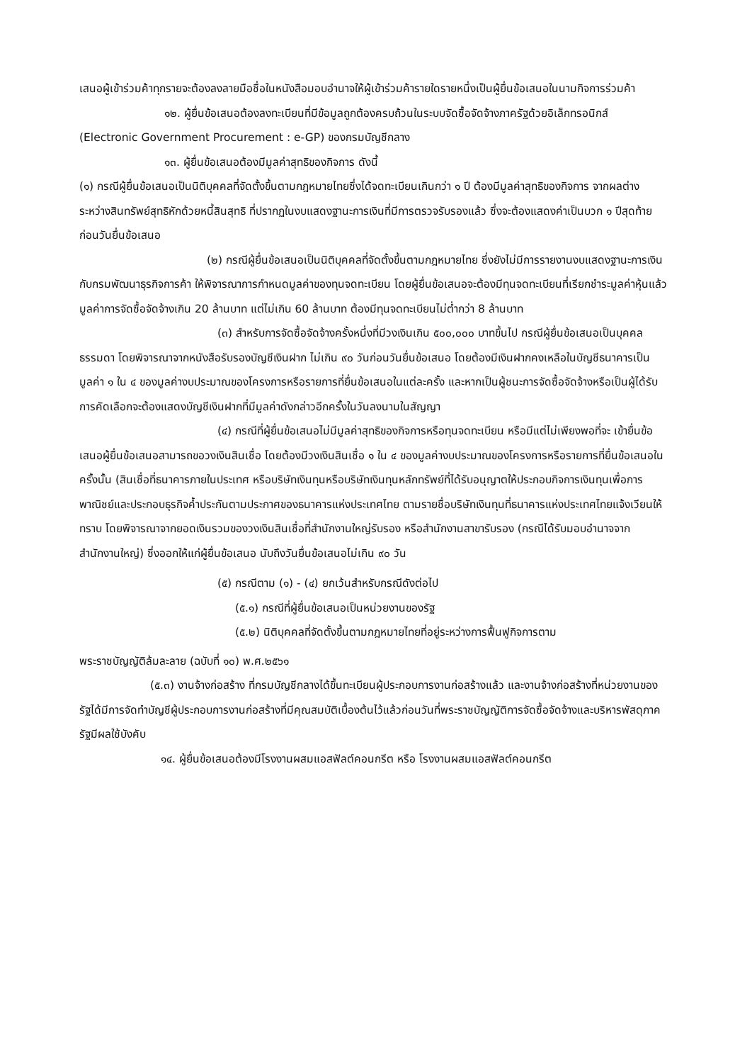เสนอผู้เข้าร่วมค้าทุกรายจะต้องลงลายมือชื่อในหนังสือมอบอำนาจให้ผู้เข้าร่วมค้ารายใดรายหนึ่งเป็นผู้ยื่นข้อเสนอในนามกิจการร่วมค้า
๑๒. ผู้ยื่นข้อเสนอต้องลงทะเบียนที่มีข้อมูลถูกต้องครบถ้วนในระบบจัดซื้อจัดจ้างภาครัฐด้วยอิเล็กทรอนิกส์ (Electronic Government Procurement : e-GP) ของกรมบัญชีกลาง
๑๓. ผู้ยื่นข้อเสนอต้องมีมูลค่าสุทธิของกิจการ ดังนี้
(๑) กรณีผู้ยื่นข้อเสนอเป็นนิติบุคคลที่จัดตั้งขึ้นตามกฎหมายไทยซึ่งได้จดทะเบียนเกินกว่า ๑ ปี ต้องมีมูลค่าสุทธิของกิจการ จากผลต่างระหว่างสินทรัพย์สุทธิหักด้วยหนี้สินสุทธิ ที่ปรากฏในงบแสดงฐานะการเงินที่มีการตรวจรับรองแล้ว ซึ่งจะต้องแสดงค่าเป็นบวก ๑ ปีสุดท้ายก่อนวันยื่นข้อเสนอ
(๒) กรณีผู้ยื่นข้อเสนอเป็นนิติบุคคลที่จัดตั้งขึ้นตามกฎหมายไทย ซึ่งยังไม่มีการรายงานงบแสดงฐานะการเงินกับกรมพัฒนาธุรกิจการค้า ให้พิจารณาการกำหนดมูลค่าของทุนจดทะเบียน โดยผู้ยื่นข้อเสนอจะต้องมีทุนจดทะเบียนที่เรียกชำระมูลค่าหุ้นแล้ว มูลค่าการจัดซื้อจัดจ้างเกิน 20 ล้านบาท แต่ไม่เกิน 60 ล้านบาท ต้องมีทุนจดทะเบียนไม่ต่ำกว่า 8 ล้านบาท
(๓) สำหรับการจัดซื้อจัดจ้างครั้งหนึ่งที่มีวงเงินเกิน ๕๐๐,๐๐๐ บาทขึ้นไป กรณีผู้ยื่นข้อเสนอเป็นบุคคลธรรมดา โดยพิจารณาจากหนังสือรับรองบัญชีเงินฝาก ไม่เกิน ๙๐ วันก่อนวันยื่นข้อเสนอ โดยต้องมีเงินฝากคงเหลือในบัญชีธนาคารเป็นมูลค่า ๑ ใน ๔ ของมูลค่างบประมาณของโครงการหรือรายการที่ยื่นข้อเสนอในแต่ละครั้ง และหากเป็นผู้ชนะการจัดซื้อจัดจ้างหรือเป็นผู้ได้รับการคัดเลือกจะต้องแสดงบัญชีเงินฝากที่มีมูลค่าดังกล่าวอีกครั้งในวันลงนามในสัญญา
(๔) กรณีที่ผู้ยื่นข้อเสนอไม่มีมูลค่าสุทธิของกิจการหรือทุนจดทะเบียน หรือมีแต่ไม่เพียงพอที่จะ เข้ายื่นข้อเสนอผู้ยื่นข้อเสนอสามารถขอวงเงินสินเชื่อ โดยต้องมีวงเงินสินเชื่อ ๑ ใน ๔ ของมูลค่างบประมาณของโครงการหรือรายการที่ยื่นข้อเสนอในครั้งนั้น (สินเชื่อที่ธนาคารภายในประเทศ หรือบริษัทเงินทุนหรือบริษัทเงินทุนหลักทรัพย์ที่ได้รับอนุญาตให้ประกอบกิจการเงินทุนเพื่อการพาณิชย์และประกอบธุรกิจค้ำประกันตามประกาศของธนาคารแห่งประเทศไทย ตามรายชื่อบริษัทเงินทุนที่ธนาคารแห่งประเทศไทยแจ้งเวียนให้ทราบ โดยพิจารณาจากยอดเงินรวมของวงเงินสินเชื่อที่สำนักงานใหญ่รับรอง หรือสำนักงานสาขารับรอง (กรณีได้รับมอบอำนาจจากสำนักงานใหญ่) ซึ่งออกให้แก่ผู้ยื่นข้อเสนอ นับถึงวันยื่นข้อเสนอไม่เกิน ๙๐ วัน
(๕) กรณีตาม (๑) - (๔) ยกเว้นสำหรับกรณีดังต่อไป
(๕.๑) กรณีที่ผู้ยื่นข้อเสนอเป็นหน่วยงานของรัฐ
(๕.๒) นิติบุคคลที่จัดตั้งขึ้นตามกฎหมายไทยที่อยู่ระหว่างการฟื้นฟูกิจการตาม
พระราชบัญญัติล้มละลาย (ฉบับที่ ๑๐) พ.ศ.๒๕๖๑
(๕.๓) งานจ้างก่อสร้าง ที่กรมบัญชีกลางได้ขึ้นทะเบียนผู้ประกอบการงานก่อสร้างแล้ว และงานจ้างก่อสร้างที่หน่วยงานของรัฐได้มีการจัดทำบัญชีผู้ประกอบการงานก่อสร้างที่มีคุณสมบัติเบื้องต้นไว้แล้วก่อนวันที่พระราชบัญญัติการจัดซื้อจัดจ้างและบริหารพัสดุภาครัฐมีผลใช้บังคับ
๑๔. ผู้ยื่นข้อเสนอต้องมีโรงงานผสมแอสฟัลต์คอนกรีต หรือ โรงงานผสมแอสฟัลต์คอนกรีต